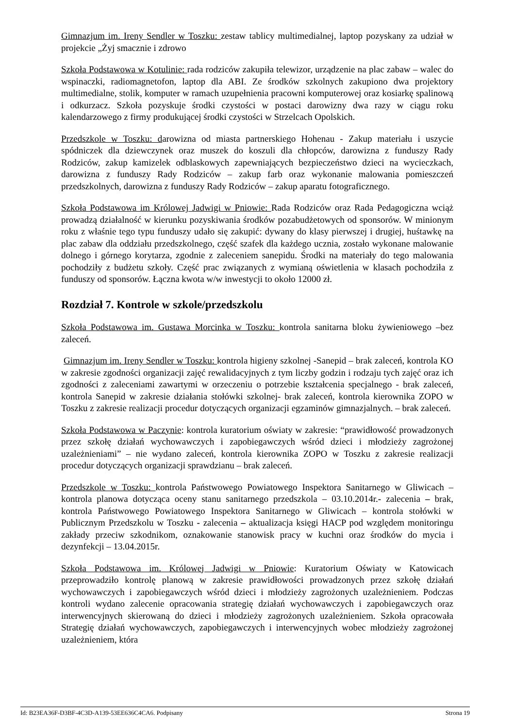Gimnazjum im. Ireny Sendler w Toszku: zestaw tablicy multimedialnej, laptop pozyskany za udział w projekcie „Żyj smacznie i zdrowo
Szkoła Podstawowa w Kotulinie: rada rodziców zakupiła telewizor, urządzenie na plac zabaw – walec do wspinaczki, radiomagnetofon, laptop dla ABI. Ze środków szkolnych zakupiono dwa projektory multimedialne, stolik, komputer w ramach uzupełnienia pracowni komputerowej oraz kosiarkę spalinową i odkurzacz. Szkoła pozyskuje środki czystości w postaci darowizny dwa razy w ciągu roku kalendarzowego z firmy produkującej środki czystości w Strzelcach Opolskich.
Przedszkole w Toszku: darowizna od miasta partnerskiego Hohenau - Zakup materiału i uszycie spódniczek dla dziewczynek oraz muszek do koszuli dla chłopców, darowizna z funduszy Rady Rodziców, zakup kamizelek odblaskowych zapewniających bezpieczeństwo dzieci na wycieczkach, darowizna z funduszy Rady Rodziców – zakup farb oraz wykonanie malowania pomieszczeń przedszkolnych, darowizna z funduszy Rady Rodziców – zakup aparatu fotograficznego.
Szkoła Podstawowa im Królowej Jadwigi w Pniowie: Rada Rodziców oraz Rada Pedagogiczna wciąż prowadzą działalność w kierunku pozyskiwania środków pozabudżetowych od sponsorów. W minionym roku z właśnie tego typu funduszy udało się zakupić: dywany do klasy pierwszej i drugiej, huśtawkę na plac zabaw dla oddziału przedszkolnego, część szafek dla każdego ucznia, zostało wykonane malowanie dolnego i górnego korytarza, zgodnie z zaleceniem sanepidu. Środki na materiały do tego malowania pochodziły z budżetu szkoły. Część prac związanych z wymianą oświetlenia w klasach pochodziła z funduszy od sponsorów. Łączna kwota w/w inwestycji to około 12000 zł.
Rozdział 7. Kontrole w szkole/przedszkolu
Szkoła Podstawowa im. Gustawa Morcinka w Toszku: kontrola sanitarna bloku żywieniowego –bez zaleceń.
Gimnazjum im. Ireny Sendler w Toszku: kontrola higieny szkolnej -Sanepid – brak zaleceń, kontrola KO w zakresie zgodności organizacji zajęć rewalidacyjnych z tym liczby godzin i rodzaju tych zajęć oraz ich zgodności z zaleceniami zawartymi w orzeczeniu o potrzebie kształcenia specjalnego - brak zaleceń, kontrola Sanepid w zakresie działania stołówki szkolnej- brak zaleceń, kontrola kierownika ZOPO w Toszku z zakresie realizacji procedur dotyczących organizacji egzaminów gimnazjalnych. – brak zaleceń.
Szkoła Podstawowa w Paczynie: kontrola kuratorium oświaty w zakresie: “prawidłowość prowadzonych przez szkołę działań wychowawczych i zapobiegawczych wśród dzieci i młodzieży zagrożonej uzależnieniami” – nie wydano zaleceń, kontrola kierownika ZOPO w Toszku z zakresie realizacji procedur dotyczących organizacji sprawdzianu – brak zaleceń.
Przedszkole w Toszku: kontrola Państwowego Powiatowego Inspektora Sanitarnego w Gliwicach – kontrola planowa dotycząca oceny stanu sanitarnego przedszkola – 03.10.2014r.- zalecenia – brak, kontrola Państwowego Powiatowego Inspektora Sanitarnego w Gliwicach – kontrola stołówki w Publicznym Przedszkolu w Toszku - zalecenia – aktualizacja księgi HACP pod względem monitoringu zakłady przeciw szkodnikom, oznakowanie stanowisk pracy w kuchni oraz środków do mycia i dezynfekcji – 13.04.2015r.
Szkoła Podstawowa im. Królowej Jadwigi w Pniowie: Kuratorium Oświaty w Katowicach przeprowadziło kontrolę planową w zakresie prawidłowości prowadzonych przez szkołę działań wychowawczych i zapobiegawczych wśród dzieci i młodzieży zagrożonych uzależnieniem. Podczas kontroli wydano zalecenie opracowania strategię działań wychowawczych i zapobiegawczych oraz interwencyjnych skierowaną do dzieci i młodzieży zagrożonych uzależnieniem. Szkoła opracowała Strategię działań wychowawczych, zapobiegawczych i interwencyjnych wobec młodzieży zagrożonej uzależnieniem, która
Id: B23EA36F-D3BF-4C3D-A139-53EE636C4CA6. Podpisany Strona 19